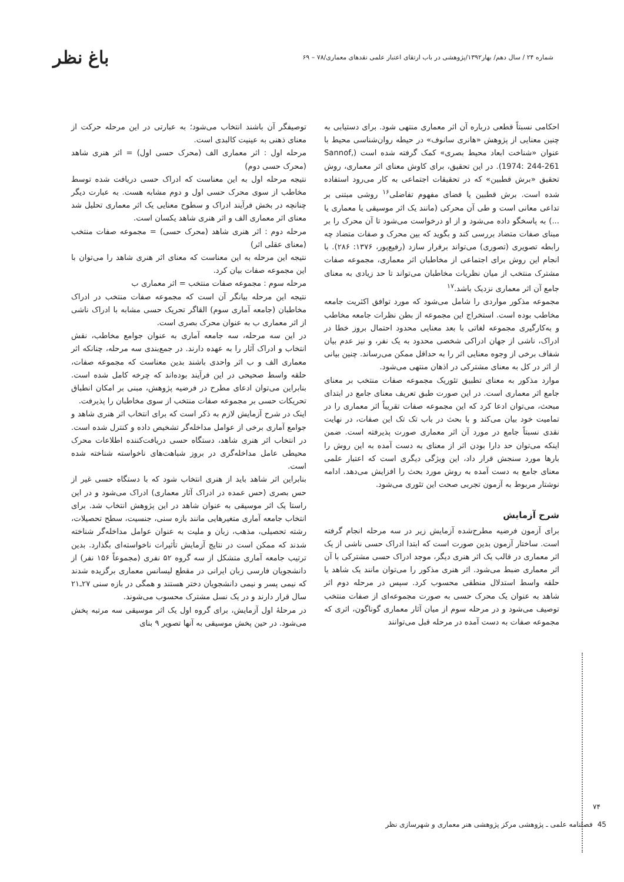شماره ۲۴ / سال دهم/ بهار۱۳۹۲/پژوهشی در باب ارتقای اعتبار علمی نقدهای معماری/۷۸ – ۶۹ باغ نظر
احکامی نسبتاً قطعی درباره آن اثر معماری منتهی شود. برای دستیابی به چنین معنایی از پژوهش «هانری سانوف» در حیطه روان‌شناسی محیط با عنوان «شناخت ابعاد محیط بصری» کمک گرفته شده است (Sannof, 1974: 244-261). در این تحقیق، برای کاوش معنای اثر معماری، روش تحقیق «برش قطبین» که در تحقیقات اجتماعی به کار می‌رود استفاده شده است. برش قطبین یا فضای مفهوم تفاضلی<sup>۱۶</sup> روشی مبتنی بر تداعی معانی است و طی آن محرکی (مانند یک اثر موسیقی یا معماری یا ...) به پاسخگو داده می‌شود و از او درخواست می‌شود تا آن محرک را بر مبنای صفات متضاد بررسی کند و بگوید که بین محرک و صفات متضاد چه رابطه تصویری (تصوری) می‌تواند برقرار سازد (رفیع‌پور، ۱۳۷۶: ۲۸۶). با انجام این روش برای اجتماعی از مخاطبان اثر معماری، مجموعه صفات مشترک منتخب از میان نظریات مخاطبان می‌تواند تا حد زیادی به معنای جامع آن اثر معماری نزدیک باشد.<sup>۱۷</sup>
مجموعه مذکور مواردی را شامل می‌شود که مورد توافق اکثریت جامعه مخاطب بوده است. استخراج این مجموعه از بطن نظرات جامعه مخاطب و به‌کارگیری مجموعه لغاتی با بعد معنایی محدود احتمال بروز خطا در ادراک، ناشی از جهان ادراکی شخصی محدود به یک نفر، و نیز عدم بیان شفاف برخی از وجوه معنایی اثر را به حداقل ممکن می‌رساند. چنین بیانی از اثر در کل به معنای مشترکی در اذهان منتهی می‌شود.
موارد مذکور به معنای تطبیق تئوریک مجموعه صفات منتخب بر معنای جامع اثر معماری است. در این صورت طبق تعریف معنای جامع در ابتدای مبحث، می‌توان ادعا کرد که این مجموعه صفات تقریباً اثر معماری را در تمامیت خود بیان می‌کند و با بحث در باب تک تک این صفات، در نهایت نقدی نسبتاً جامع در مورد آن اثر معماری صورت پذیرفته است. ضمن اینکه می‌توان حد دارا بودن اثر از معنای به دست آمده به این روش را بارها مورد سنجش قرار داد، این ویژگی دیگری است که اعتبار علمی معنای جامع به دست آمده به روش مورد بحث را افزایش می‌دهد. ادامه نوشتار مربوط به آزمون تجربی صحت این تئوری می‌شود.
شرح آزمایش
برای آزمون فرضیه مطرح‌شده آزمایش زیر در سه مرحله انجام گرفته است. ساختار آزمون بدین صورت است که ابتدا ادراک حسی ناشی از یک اثر معماری در قالب یک اثر هنری دیگر، موجد ادراک حسی مشترکی با آن اثر معماری ضبط می‌شود. اثر هنری مذکور را می‌توان مانند یک شاهد یا حلقه واسط استدلال منطقی محسوب کرد. سپس در مرحله دوم اثر شاهد به عنوان یک محرک حسی به صورت مجموعه‌ای از صفات منتخب توصیف می‌شود و در مرحله سوم از میان آثار معماری گوناگون، اثری که مجموعه صفات به دست آمده در مرحله قبل می‌توانند
توصیفگر آن باشند انتخاب می‌شود؛ به عبارتی در این مرحله حرکت از معنای ذهنی به عینیت کالبدی است.
مرحله اول : اثر معماری الف (محرک حسی اول) = اثر هنری شاهد (محرک حسی دوم)
نتیجه مرحله اول به این معناست که ادراک حسی دریافت شده توسط مخاطب از سوی محرک حسی اول و دوم مشابه هست. به عبارت دیگر چنانچه در بخش فرآیند ادراک و سطوح معنایی یک اثر معماری تحلیل شد معنای اثر معماری الف و اثر هنری شاهد یکسان است.
مرحله دوم : اثر هنری شاهد (محرک حسی) = مجموعه صفات منتخب (معنای عقلی اثر)
نتیجه این مرحله به این معناست که معنای اثر هنری شاهد را می‌توان با این مجموعه صفات بیان کرد.
مرحله سوم : مجموعه صفات منتخب = اثر معماری ب
نتیجه این مرحله بیانگر آن است که مجموعه صفات منتخب در ادراک مخاطبان (جامعه آماری سوم) القاگر تحریک حسی مشابه با ادراک ناشی از اثر معماری ب به عنوان محرک بصری است.
در این سه مرحله، سه جامعه آماری به عنوان جوامع مخاطب، نقش انتخاب و ادراک آثار را به عهده دارند. در جمع‌بندی سه مرحله، چنانکه اثر معماری الف و ب اثر واحدی باشند بدین معناست که مجموعه صفات، حلقه واسط صحیحی در این فرآیند بوده‌اند که چرخه کامل شده است. بنابراین می‌توان ادعای مطرح در فرضیه پژوهش، مبنی بر امکان انطباق تحریکات حسی بر مجموعه صفات منتخب از سوی مخاطبان را پذیرفت.
اینک در شرح آزمایش لازم به ذکر است که برای انتخاب اثر هنری شاهد و جوامع آماری برخی از عوامل مداخله‌گر تشخیص داده و کنترل شده است. در انتخاب اثر هنری شاهد، دستگاه حسی دریافت‌کننده اطلاعات محرک محیطی عامل مداخله‌گری در بروز شباهت‌های ناخواسته شناخته شده است.
بنابراین اثر شاهد باید از هنری انتخاب شود که با دستگاه حسی غیر از حس بصری (حس عمده در ادراک آثار معماری) ادراک می‌شود و در این راستا یک اثر موسیقی به عنوان شاهد در این پژوهش انتخاب شد. برای انتخاب جامعه آماری متغیرهایی مانند بازه سنی، جنسیت، سطح تحصیلات، رشته تحصیلی، مذهب، زبان و ملیت به عنوان عوامل مداخله‌گر شناخته شدند که ممکن است در نتایج آزمایش تأثیرات ناخواسته‌ای بگذارد. بدین ترتیب جامعه آماری متشکل از سه گروه ۵۲ نفری (مجموعاً ۱۵۶ نفر) از دانشجویان فارسی زبان ایرانی در مقطع لیسانس معماری برگزیده شدند که نیمی پسر و نیمی دانشجویان دختر هستند و همگی در بازه سنی ۲۷ـ۲۱ سال قرار دارند و در یک نسل مشترک محسوب می‌شوند.
در مرحلهٔ اول آزمایش، برای گروه اول یک اثر موسیقی سه مرتبه پخش می‌شود. در حین پخش موسیقی به آنها تصویر ۹ بنای
۷۴
45 فصلنامه علمی ـ پژوهشی مرکز پژوهشی هنر معماری و شهرسازی نظر